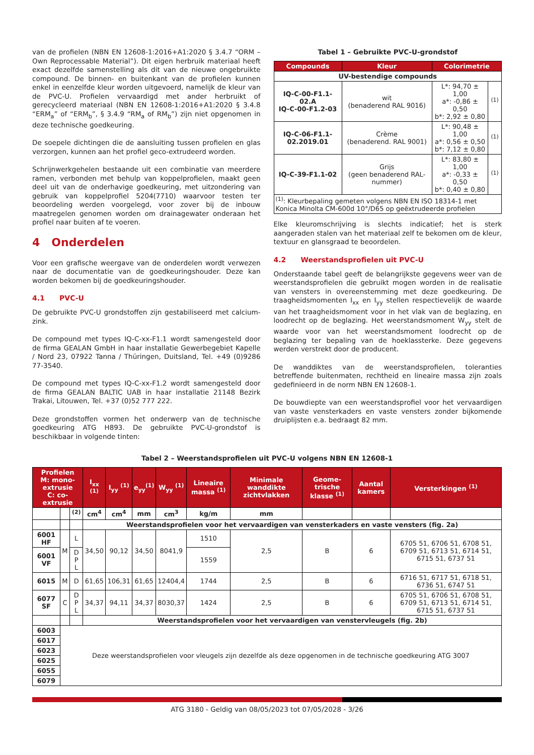van de profielen (NBN EN 12608-1:2016+A1:2020 § 3.4.7 “ORM – Own Reprocessable Material”). Dit eigen herbruik materiaal heeft exact dezelfde samenstelling als dit van de nieuwe ongebruikte compound. De binnen- en buitenkant van de profielen kunnen enkel in eenzelfde kleur worden uitgevoerd, namelijk de kleur van de PVC-U. Profielen vervaardigd met ander herbruikt of gerecycleerd materiaal (NBN EN 12608-1:2016+A1:2020 § 3.4.8 “ERM<sub>a</sub>” of “ERM<sub>b</sub>”, § 3.4.9 “RM<sub>a</sub> of RM<sub>b</sub>”) zijn niet opgenomen in deze technische goedkeuring.
De soepele dichtingen die de aansluiting tussen profielen en glas verzorgen, kunnen aan het profiel geco-extrudeerd worden.
Schrijnwerkgehelen bestaande uit een combinatie van meerdere ramen, verbonden met behulp van koppelprofielen, maakt geen deel uit van de onderhavige goedkeuring, met uitzondering van gebruik van koppelprofiel 5204(7710) waarvoor testen ter beoordeling werden voorgelegd, voor zover bij de inbouw maatregelen genomen worden om drainagewater onderaan het profiel naar buiten af te voeren.
4 Onderdelen
Voor een grafische weergave van de onderdelen wordt verwezen naar de documentatie van de goedkeuringshouder. Deze kan worden bekomen bij de goedkeuringshouder.
4.1 PVC-U
De gebruikte PVC-U grondstoffen zijn gestabiliseerd met calcium-zink.
De compound met types IQ-C-xx-F1.1 wordt samengesteld door de firma GEALAN GmbH in haar installatie Gewerbegebiet Kapelle / Nord 23, 07922 Tanna / Thüringen, Duitsland, Tel. +49 (0)9286 77-3540.
De compound met types IQ-C-xx-F1.2 wordt samengesteld door de firma GEALAN BALTIC UAB in haar installatie 21148 Bezirk Trakai, Litouwen, Tel. +37 (0)52 777 222.
Deze grondstoffen vormen het onderwerp van de technische goedkeuring ATG H893. De gebruikte PVC-U-grondstof is beschikbaar in volgende tinten:
Tabel 1 – Gebruikte PVC-U-grondstof
| Compounds | Kleur | Colorimetrie | |
| --- | --- | --- | --- |
| UV-bestendige compounds | | | |
| IQ-C-00-F1.1-02.A IQ-C-00-F1.2-03 | wit (benaderend RAL 9016) | L*: 94,70 ± 1,00 a*: -0,86 ± 0,50 b*: 2,92 ± 0,80 | <sup>(1)</sup> |
| IQ-C-06-F1.1- 02.2019.01 | Crème (benaderend. RAL 9001) | L*: 90,48 ± 1,00 a*: 0,56 ± 0,50 b*: 7,12 ± 0,80 | <sup>(1)</sup> |
| IQ-C-39-F1.1-02 | Grijs (geen benaderend RAL-nummer) | L*: 83,80 ± 1,00 a*: -0,33 ± 0,50 b*: 0,40 ± 0,80 | <sup>(1)</sup> |
| <sup>(1)</sup>: Kleurbepaling gemeten volgens NBN EN ISO 18314-1 met Konica Minolta CM-600d 10°/D65 op geëxtrudeerde profielen | | | |
Elke kleuromschrijving is slechts indicatief; het is sterk aangeraden stalen van het materiaal zelf te bekomen om de kleur, textuur en glansgraad te beoordelen.
4.2 Weerstandsprofielen uit PVC-U
Onderstaande tabel geeft de belangrijkste gegevens weer van de weerstandsprofielen die gebruikt mogen worden in de realisatie van vensters in overeenstemming met deze goedkeuring. De traagheidsmomenten I<sub>xx</sub> en I<sub>yy</sub> stellen respectievelijk de waarde van het traagheidsmoment voor in het vlak van de beglazing, en loodrecht op de beglazing. Het weerstandsmoment W<sub>yy</sub> stelt de waarde voor van het weerstandsmoment loodrecht op de beglazing ter bepaling van de hoeklassterke. Deze gegevens werden verstrekt door de producent.
De wanddiktes van de weerstandsprofielen, toleranties betreffende buitenmaten, rechtheid en lineaire massa zijn zoals gedefinieerd in de norm NBN EN 12608-1.
De bouwdiepte van een weerstandsprofiel voor het vervaardigen van vaste vensterkaders en vaste vensters zonder bijkomende druiplijsten e.a. bedraagt 82 mm.
Tabel 2 – Weerstandsprofielen uit PVC-U volgens NBN EN 12608-1
| Profielen M: mono-extrusie C: co-extrusie | | | I<sub>xx</sub> <sup>(1)</sup> | I<sub>yy</sub> <sup>(1)</sup> | e<sub>yy</sub><sup>(1)</sup> | W<sub>yy</sub> <sup>(1)</sup> | Lineaire massa <sup>(1)</sup> | Minimale wanddikte zichtvlakken | Geome-trische klasse <sup>(1)</sup> | Aantal kamers | Versterkingen <sup>(1)</sup> |
| --- | --- | --- | --- | --- | --- | --- | --- | --- | --- | --- | --- |
| | | <sup>(2)</sup> | cm<sup>4</sup> | cm<sup>4</sup> | mm | cm<sup>3</sup> | kg/m | mm | | | |
| | | | Weerstandsprofielen voor het vervaardigen van vensterkaders en vaste vensters (fig. 2a) | | | | | | | | |
| 6001 HF | M | L | 34,50 | 90,12 | 34,50 | 8041,9 | 1510 | 2,5 | B | 6 | 6705 51, 6706 51, 6708 51, 6709 51, 6713 51, 6714 51, 6715 51, 6737 51 |
| 6001 VF | | D P L | | | | | 1559 | | | | |
| 6015 | M | D | 61,65 | 106,31 | 61,65 | 12404,4 | 1744 | 2,5 | B | 6 | 6716 51, 6717 51, 6718 51, 6736 51, 6747 51 |
| 6077 SF | C | D P L | 34,37 | 94,11 | 34,37 | 8030,37 | 1424 | 2,5 | B | 6 | 6705 51, 6706 51, 6708 51, 6709 51, 6713 51, 6714 51, 6715 51, 6737 51 |
| | | | Weerstandsprofielen voor het vervaardigen van venstervleugels (fig. 2b) | | | | | | | | |
| 6003 | Deze weerstandsprofielen voor vleugels zijn dezelfde als deze opgenomen in de technische goedkeuring ATG 3007 | | | | | | | | | | |
| 6017 | | | | | | | | | | | |
| 6023 | | | | | | | | | | | |
| 6025 | | | | | | | | | | | |
| 6055 | | | | | | | | | | | |
| 6079 | | | | | | | | | | | |
ATG 3180 - Geldig van 08/05/2023 tot 07/05/2028 - 3/26